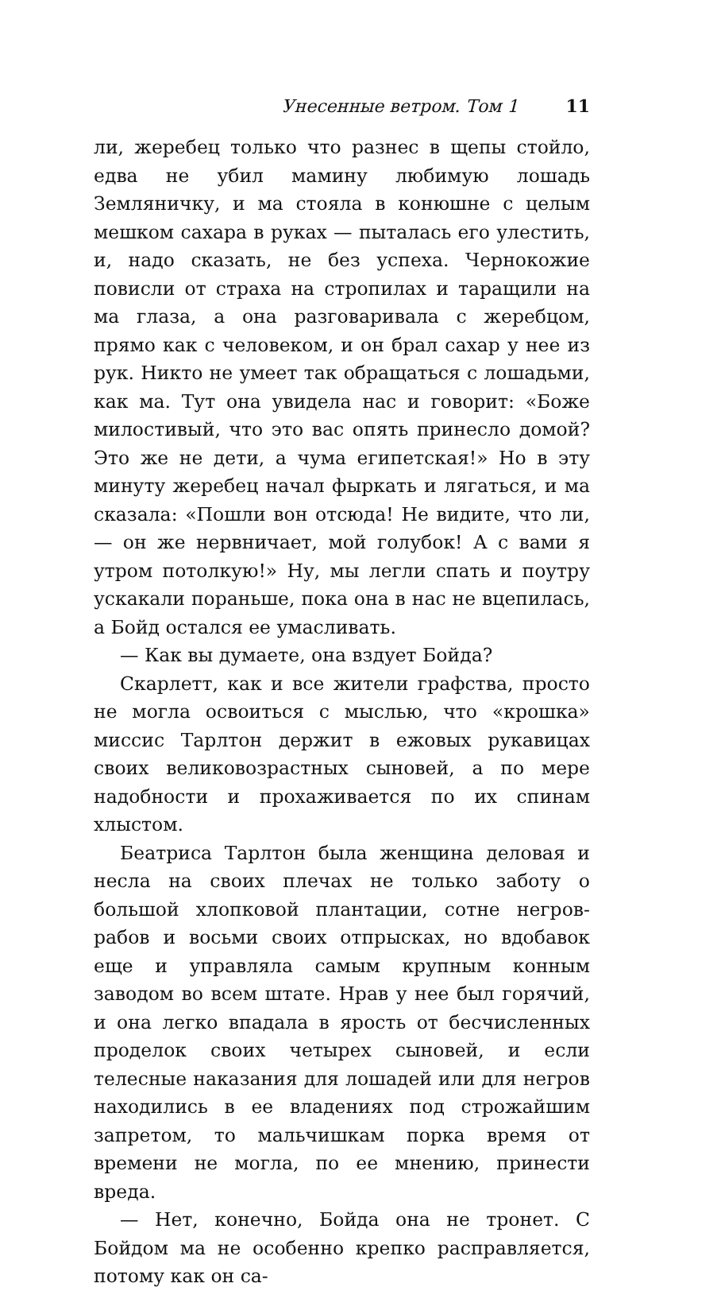Унесенные ветром. Том 1 11
ли, жеребец только что разнес в щепы стойло, едва не убил мамину любимую лошадь Земляничку, и ма стояла в конюшне с целым мешком сахара в руках — пыталась его улестить, и, надо сказать, не без успеха. Чернокожие повисли от страха на стропилах и таращили на ма глаза, а она разговаривала с жеребцом, прямо как с человеком, и он брал сахар у нее из рук. Никто не умеет так обращаться с лошадьми, как ма. Тут она увидела нас и говорит: «Боже милостивый, что это вас опять принесло домой? Это же не дети, а чума египетская!» Но в эту минуту жеребец начал фыркать и лягаться, и ма сказала: «Пошли вон отсюда! Не видите, что ли, — он же нервничает, мой голубок! А с вами я утром потолкую!» Ну, мы легли спать и поутру ускакали пораньше, пока она в нас не вцепилась, а Бойд остался ее умасливать.
— Как вы думаете, она вздует Бойда?
Скарлетт, как и все жители графства, просто не могла освоиться с мыслью, что «крошка» миссис Тарлтон держит в ежовых рукавицах своих великовозрастных сыновей, а по мере надобности и прохаживается по их спинам хлыстом.
Беатриса Тарлтон была женщина деловая и несла на своих плечах не только заботу о большой хлопковой плантации, сотне негров-рабов и восьми своих отпрысках, но вдобавок еще и управляла самым крупным конным заводом во всем штате. Нрав у нее был горячий, и она легко впадала в ярость от бесчисленных проделок своих четырех сыновей, и если телесные наказания для лошадей или для негров находились в ее владениях под строжайшим запретом, то мальчишкам порка время от времени не могла, по ее мнению, принести вреда.
— Нет, конечно, Бойда она не тронет. С Бойдом ма не особенно крепко расправляется, потому как он са-